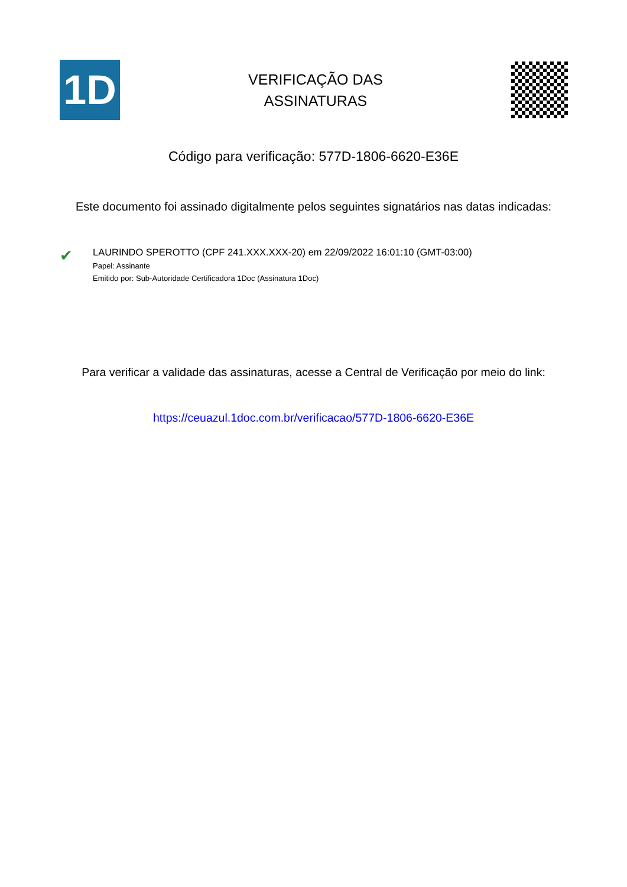1D
VERIFICAÇÃO DAS
ASSINATURAS
Código para verificação: 577D-1806-6620-E36E
Este documento foi assinado digitalmente pelos seguintes signatários nas datas indicadas:
✔
LAURINDO SPEROTTO (CPF 241.XXX.XXX-20) em 22/09/2022 16:01:10 (GMT-03:00)
Papel: Assinante
Emitido por: Sub-Autoridade Certificadora 1Doc (Assinatura 1Doc)
Para verificar a validade das assinaturas, acesse a Central de Verificação por meio do link:
https://ceuazul.1doc.com.br/verificacao/577D-1806-6620-E36E